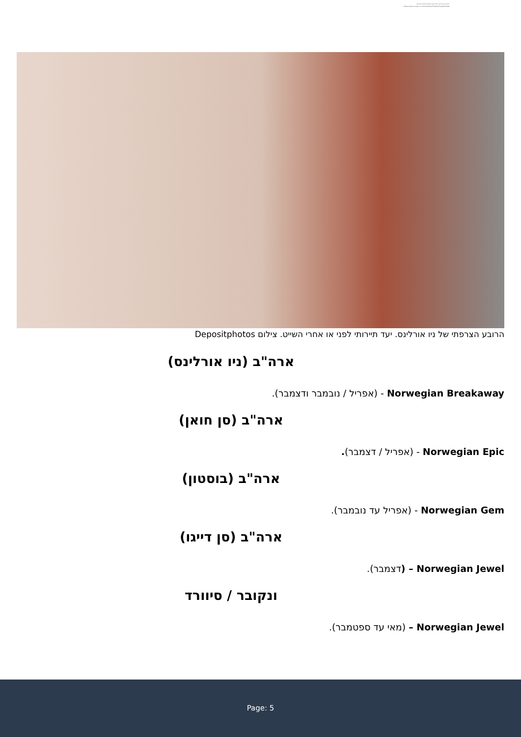נורוויג'ן קרוז לייף: נמלי הבית והאוניות לעונה הקרובה
https://www.cruisein.co.il/%d7%a8%d7%90%d7%a9%d7%99/...
הרובע הצרפתי של ניו אורלינס. יעד תיירותי לפני או אחרי השייט. צילום Depositphotos
ארה"ב (ניו אורלינס)
Norwegian Breakaway - (אפריל / נובמבר ודצמבר).
ארה"ב (סן חואן)
Norwegian Epic - (אפריל / דצמבר).
ארה"ב (בוסטון)
Norwegian Gem - (אפריל עד נובמבר).
ארה"ב (סן דייגו)
Norwegian Jewel – (דצמבר).
ונקובר / סיוורד
Norwegian Jewel – (מאי עד ספטמבר).
Page: 5